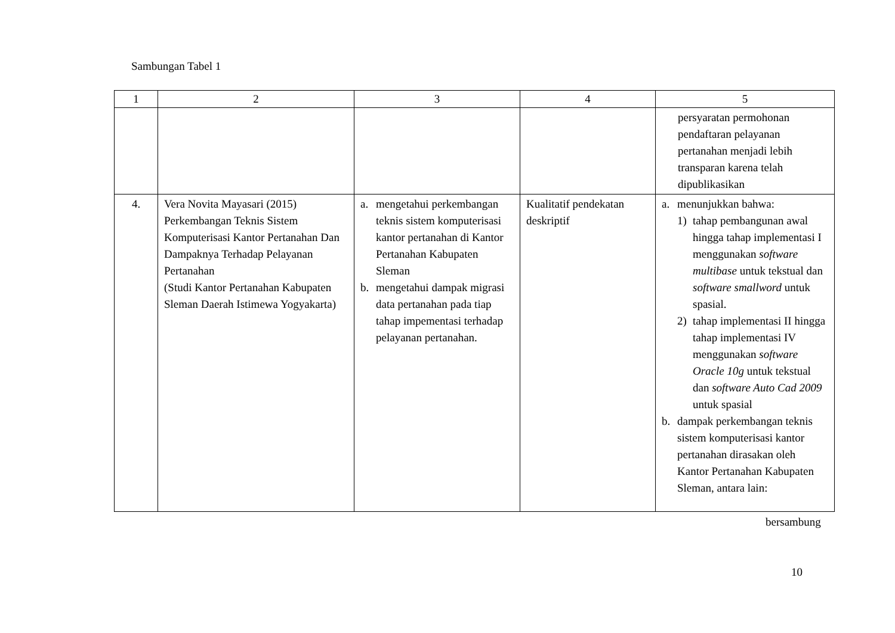Sambungan Tabel 1
| 1 | 2 | 3 | 4 | 5 |
| --- | --- | --- | --- | --- |
| | | | | persyaratan permohonan pendaftaran pelayanan pertanahan menjadi lebih transparan karena telah dipublikasikan |
| 4. | Vera Novita Mayasari (2015) Perkembangan Teknis Sistem Komputerisasi Kantor Pertanahan Dan Dampaknya Terhadap Pelayanan Pertanahan (Studi Kantor Pertanahan Kabupaten Sleman Daerah Istimewa Yogyakarta) | a. mengetahui perkembangan teknis sistem komputerisasi kantor pertanahan di Kantor Pertanahan Kabupaten Sleman b. mengetahui dampak migrasi data pertanahan pada tiap tahap impementasi terhadap pelayanan pertanahan. | Kualitatif pendekatan deskriptif | a. menunjukkan bahwa: 1) tahap pembangunan awal hingga tahap implementasi I menggunakan software multibase untuk tekstual dan software smallword untuk spasial. 2) tahap implementasi II hingga tahap implementasi IV menggunakan software Oracle 10g untuk tekstual dan software Auto Cad 2009 untuk spasial b. dampak perkembangan teknis sistem komputerisasi kantor pertanahan dirasakan oleh Kantor Pertanahan Kabupaten Sleman, antara lain: |
bersambung
10